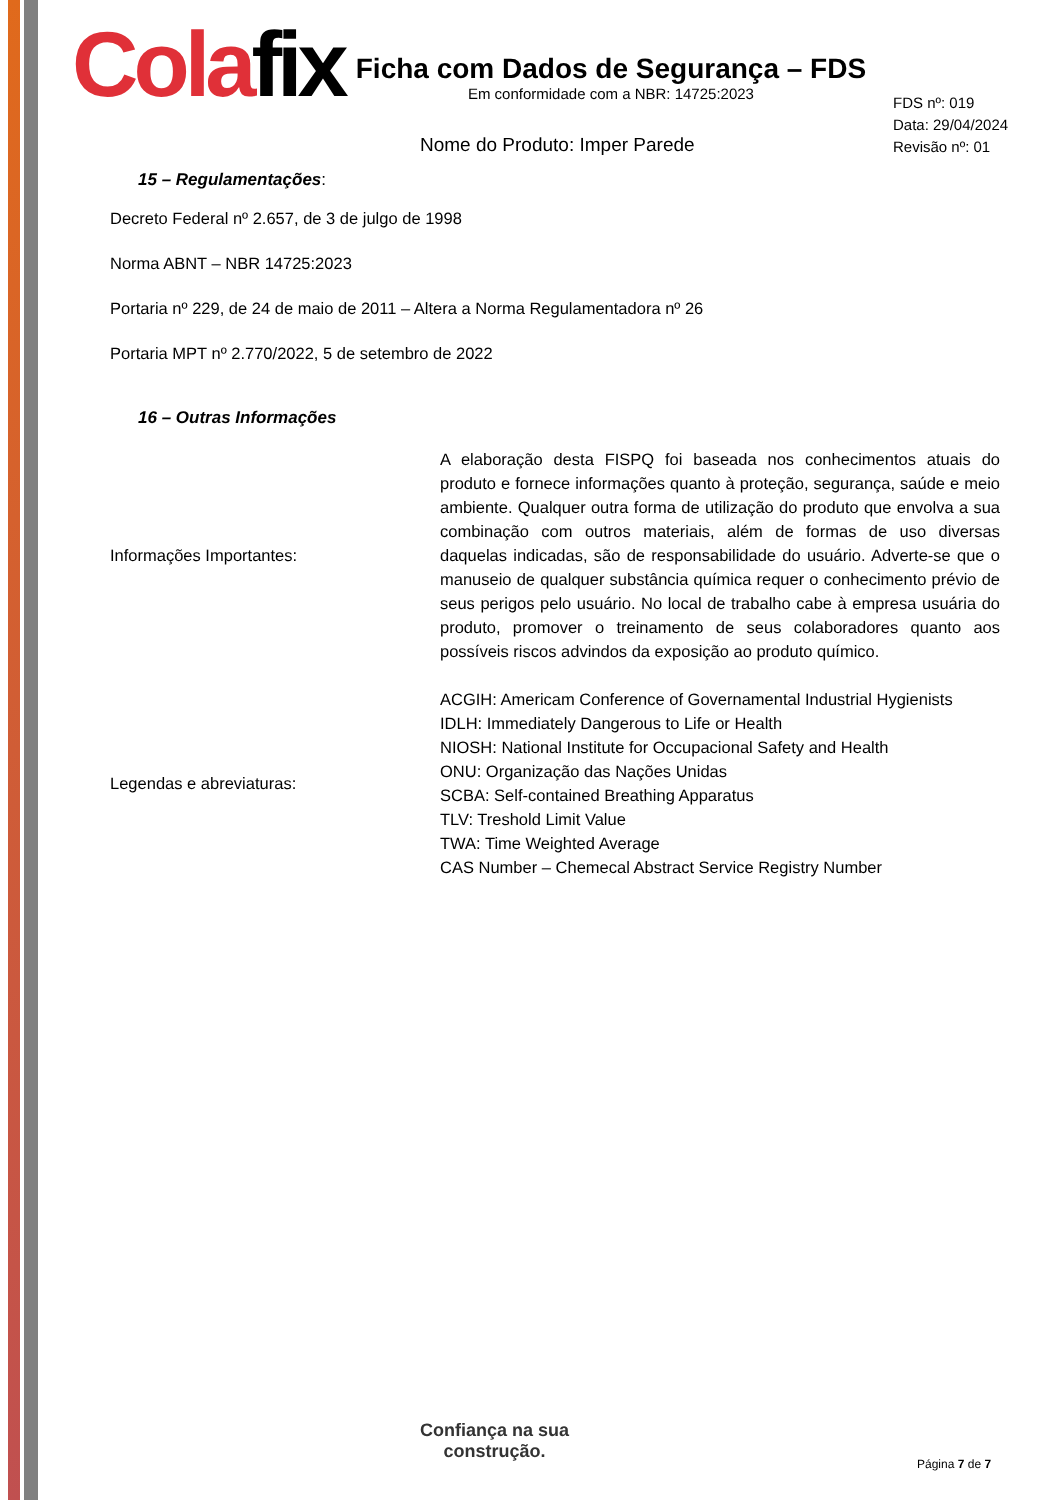Colafix
Ficha com Dados de Segurança – FDS
Em conformidade com a NBR: 14725:2023
FDS nº: 019
Data: 29/04/2024
Revisão nº: 01
Nome do Produto: Imper Parede
15 – Regulamentações:
Decreto Federal nº 2.657, de 3 de julgo de 1998
Norma ABNT – NBR 14725:2023
Portaria nº 229, de 24 de maio de 2011 – Altera a Norma Regulamentadora nº 26
Portaria MPT nº 2.770/2022, 5 de setembro de 2022
16 – Outras Informações
Informações Importantes:
A elaboração desta FISPQ foi baseada nos conhecimentos atuais do produto e fornece informações quanto à proteção, segurança, saúde e meio ambiente. Qualquer outra forma de utilização do produto que envolva a sua combinação com outros materiais, além de formas de uso diversas daquelas indicadas, são de responsabilidade do usuário. Adverte-se que o manuseio de qualquer substância química requer o conhecimento prévio de seus perigos pelo usuário. No local de trabalho cabe à empresa usuária do produto, promover o treinamento de seus colaboradores quanto aos possíveis riscos advindos da exposição ao produto químico.
Legendas e abreviaturas:
ACGIH: Americam Conference of Governamental Industrial Hygienists
IDLH: Immediately Dangerous to Life or Health
NIOSH: National Institute for Occupacional Safety and Health
ONU: Organização das Nações Unidas
SCBA: Self-contained Breathing Apparatus
TLV: Treshold Limit Value
TWA: Time Weighted Average
CAS Number – Chemecal Abstract Service Registry Number
Confiança na sua
construção.
Página 7 de 7